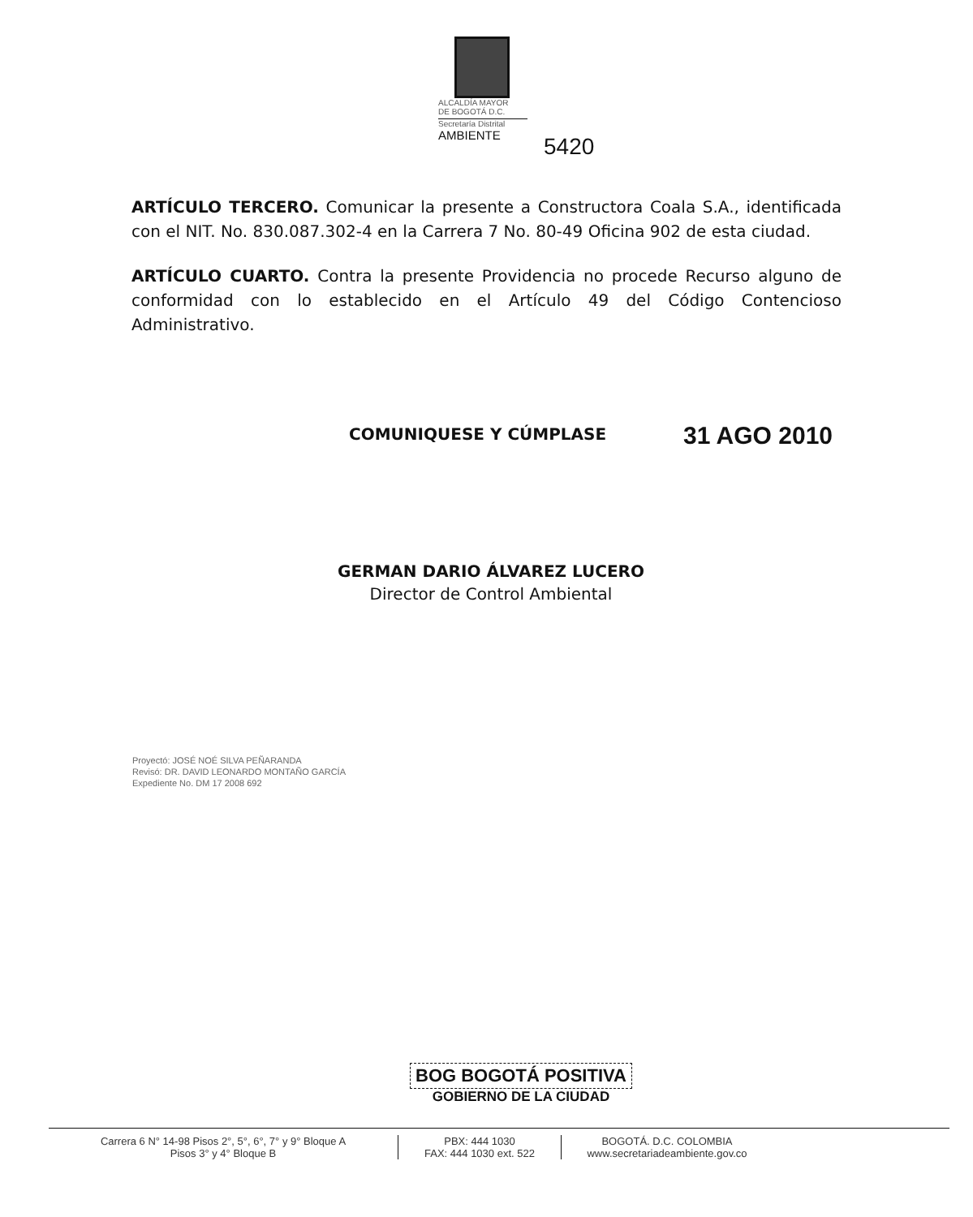ALCALDÍA MAYOR
DE BOGOTÁ D.C.
Secretaría Distrital
AMBIENTE
5420
ARTÍCULO TERCERO. Comunicar la presente a Constructora Coala S.A., identificada con el NIT. No. 830.087.302-4 en la Carrera 7 No. 80-49 Oficina 902 de esta ciudad.
ARTÍCULO CUARTO. Contra la presente Providencia no procede Recurso alguno de conformidad con lo establecido en el Artículo 49 del Código Contencioso Administrativo.
COMUNIQUESE Y CÚMPLASE 31 AGO 2010
GERMAN DARIO ÁLVAREZ LUCERO
Director de Control Ambiental
Proyectó: JOSÉ NOÉ SILVA PEÑARANDA
Revisó: DR. DAVID LEONARDO MONTAÑO GARCÍA
Expediente No. DM 17 2008 692
BOG BOGOTÁ POSITIVA
GOBIERNO DE LA CIUDAD
Carrera 6 N° 14-98 Pisos 2°, 5°, 6°, 7° y 9° Bloque A
Pisos 3° y 4° Bloque B
PBX: 444 1030
FAX: 444 1030 ext. 522
BOGOTÁ. D.C. COLOMBIA
www.secretariadeambiente.gov.co